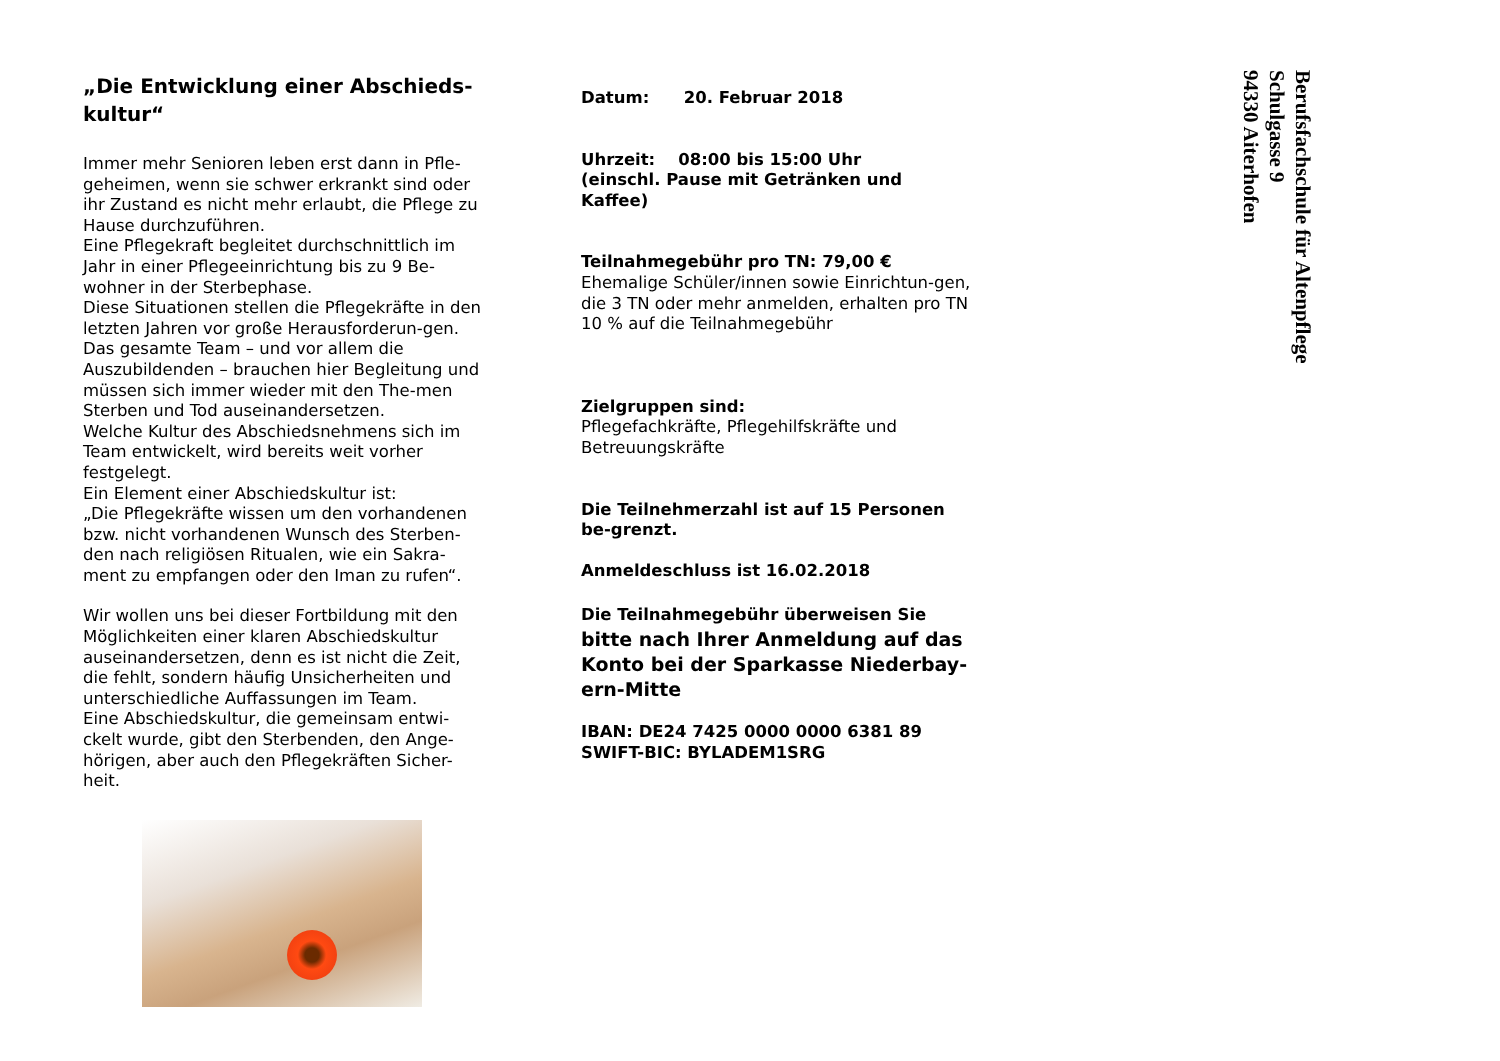„Die Entwicklung einer Abschieds-
kultur“
Immer mehr Senioren leben erst dann in Pfle-geheimen, wenn sie schwer erkrankt sind oder ihr Zustand es nicht mehr erlaubt, die Pflege zu Hause durchzuführen.
Eine Pflegekraft begleitet durchschnittlich im Jahr in einer Pflegeeinrichtung bis zu 9 Be-wohner in der Sterbephase.
Diese Situationen stellen die Pflegekräfte in den letzten Jahren vor große Herausforderun-gen. Das gesamte Team – und vor allem die Auszubildenden – brauchen hier Begleitung und müssen sich immer wieder mit den The-men Sterben und Tod auseinandersetzen.
Welche Kultur des Abschiedsnehmens sich im Team entwickelt, wird bereits weit vorher festgelegt.
Ein Element einer Abschiedskultur ist:
„Die Pflegekräfte wissen um den vorhandenen bzw. nicht vorhandenen Wunsch des Sterben-den nach religiösen Ritualen, wie ein Sakra-ment zu empfangen oder den Iman zu rufen“.
Wir wollen uns bei dieser Fortbildung mit den Möglichkeiten einer klaren Abschiedskultur auseinandersetzen, denn es ist nicht die Zeit, die fehlt, sondern häufig Unsicherheiten und unterschiedliche Auffassungen im Team.
Eine Abschiedskultur, die gemeinsam entwi-ckelt wurde, gibt den Sterbenden, den Ange-hörigen, aber auch den Pflegekräften Sicher-heit.
Datum: 20. Februar 2018
Uhrzeit: 08:00 bis 15:00 Uhr
(einschl. Pause mit Getränken und Kaffee)
Teilnahmegebühr pro TN: 79,00 €
Ehemalige Schüler/innen sowie Einrichtun-gen, die 3 TN oder mehr anmelden, erhalten pro TN 10 % auf die Teilnahmegebühr
Zielgruppen sind:
Pflegefachkräfte, Pflegehilfskräfte und Betreuungskräfte
Die Teilnehmerzahl ist auf 15 Personen be-grenzt.
Anmeldeschluss ist 16.02.2018
Die Teilnahmegebühr überweisen Sie bitte nach Ihrer Anmeldung auf das Konto bei der Sparkasse Niederbay-ern-Mitte
IBAN: DE24 7425 0000 0000 6381 89
SWIFT-BIC: BYLADEM1SRG
Berufsfachschule für Altenpflege
Schulgasse 9
94330 Aiterhofen